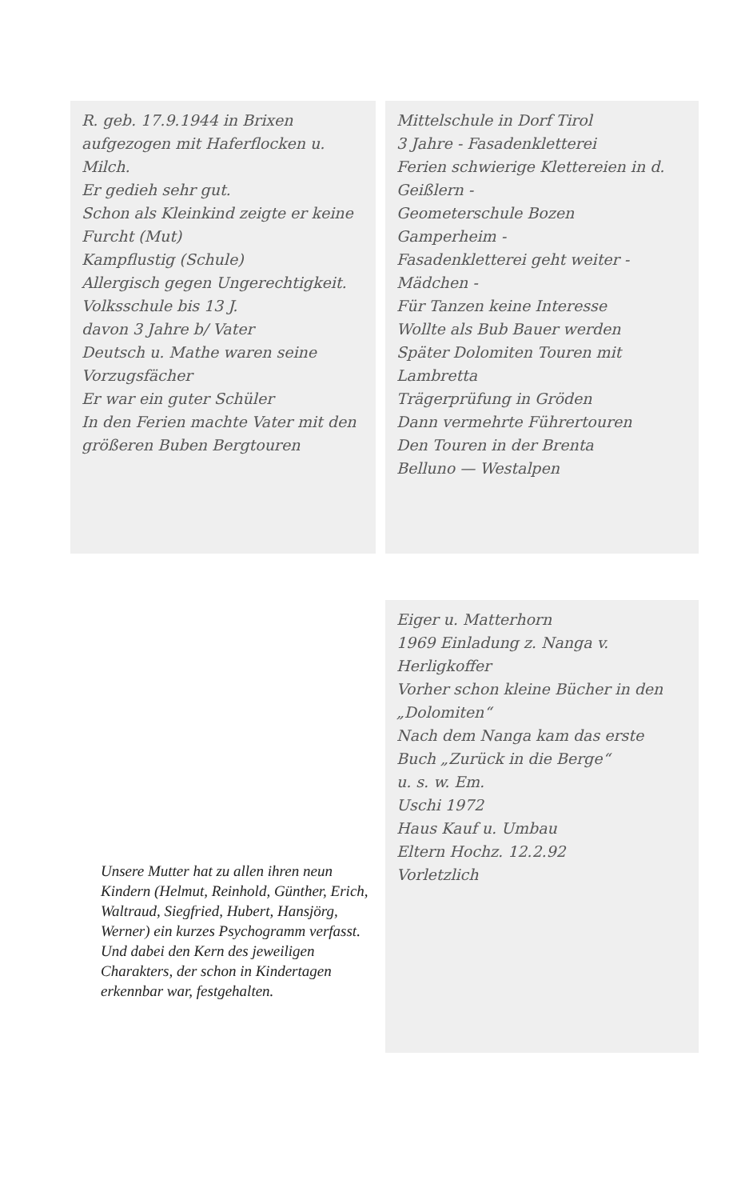R. geb. 17.9.1944 in Brixen
aufgezogen mit Haferflocken u. Milch.
Er gedieh sehr gut.
Schon als Kleinkind zeigte er keine Furcht (Mut)
Kampflustig (Schule)
Allergisch gegen Ungerechtigkeit.
Volksschule bis 13 J.
davon 3 Jahre b/ Vater
Deutsch u. Mathe waren seine Vorzugsfächer
Er war ein guter Schüler
In den Ferien machte Vater mit den größeren Buben Bergtouren
Mittelschule in Dorf Tirol
3 Jahre - Fasadenkletterei
Ferien schwierige Klettereien in d. Geißlern -
Geometerschule Bozen
Gamperheim -
Fasadenkletterei geht weiter - Mädchen -
Für Tanzen keine Interesse
Wollte als Bub Bauer werden
Später Dolomiten Touren mit Lambretta
Trägerprüfung in Gröden
Dann vermehrte Führertouren
Den Touren in der Brenta
Belluno — Westalpen
Eiger u. Matterhorn
1969 Einladung z. Nanga v. Herligkoffer
Vorher schon kleine Bücher in den „Dolomiten“
Nach dem Nanga kam das erste Buch „Zurück in die Berge“
u. s. w. Em.
Uschi 1972
Haus Kauf u. Umbau
Eltern Hochz. 12.2.92
Vorletzlich
Unsere Mutter hat zu allen ihren neun Kindern (Helmut, Reinhold, Günther, Erich, Waltraud, Siegfried, Hubert, Hansjörg, Werner) ein kurzes Psychogramm verfasst. Und dabei den Kern des jeweiligen Charakters, der schon in Kindertagen erkennbar war, festgehalten.